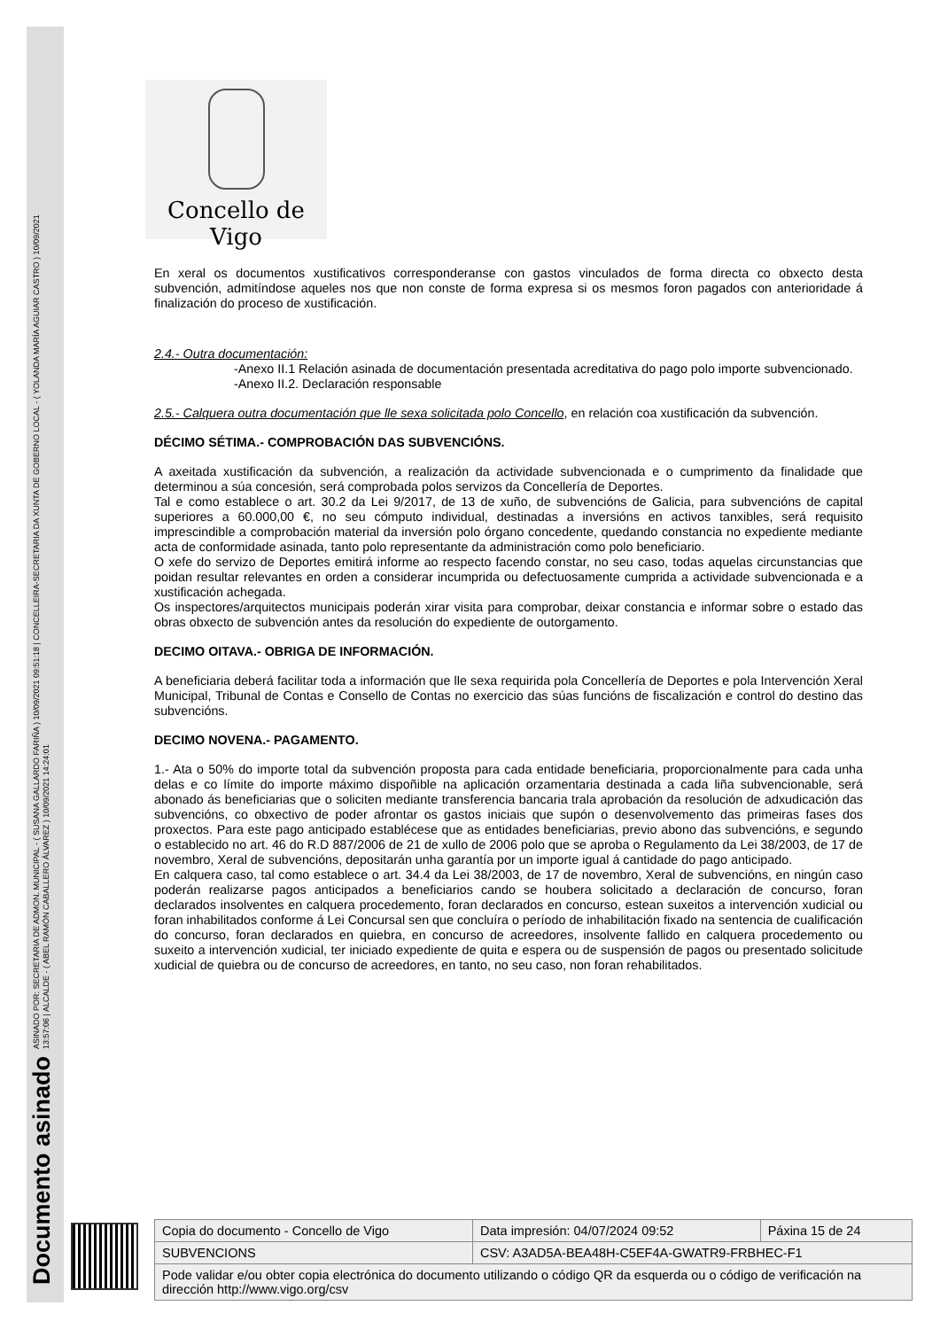Documento asinado ASINADO POR: SECRETARIA DE ADMON. MUNICIPAL - ( SUSANA GALLARDO FARIÑA ) 10/09/2021 09:51:18 | CONCELLEIRA-SECRETARIA DA XUNTA DE GOBERNO LOCAL - ( YOLANDA MARÍA AGUIAR CASTRO ) 10/09/2021
13:57:06 | ALCALDE - ( ABEL RAMÓN CABALLERO ÁLVAREZ ) 10/09/2021 14:24:01
Concello de Vigo
En xeral os documentos xustificativos corresponderanse con gastos vinculados de forma directa co obxecto desta subvención, admitíndose aqueles nos que non conste de forma expresa si os mesmos foron pagados con anterioridade á finalización do proceso de xustificación.
2.4.- Outra documentación:
-Anexo II.1 Relación asinada de documentación presentada acreditativa do pago polo importe subvencionado.
-Anexo II.2. Declaración responsable
2.5.- Calquera outra documentación que lle sexa solicitada polo Concello, en relación coa xustificación da subvención.
DÉCIMO SÉTIMA.- COMPROBACIÓN DAS SUBVENCIÓNS.
A axeitada xustificación da subvención, a realización da actividade subvencionada e o cumprimento da finalidade que determinou a súa concesión, será comprobada polos servizos da Concellería de Deportes.
Tal e como establece o art. 30.2 da Lei 9/2017, de 13 de xuño, de subvencións de Galicia, para subvencións de capital superiores a 60.000,00 €, no seu cómputo individual, destinadas a inversións en activos tanxibles, será requisito imprescindible a comprobación material da inversión polo órgano concedente, quedando constancia no expediente mediante acta de conformidade asinada, tanto polo representante da administración como polo beneficiario.
O xefe do servizo de Deportes emitirá informe ao respecto facendo constar, no seu caso, todas aquelas circunstancias que poidan resultar relevantes en orden a considerar incumprida ou defectuosamente cumprida a actividade subvencionada e a xustificación achegada.
Os inspectores/arquitectos municipais poderán xirar visita para comprobar, deixar constancia e informar sobre o estado das obras obxecto de subvención antes da resolución do expediente de outorgamento.
DECIMO OITAVA.- OBRIGA DE INFORMACIÓN.
A beneficiaria deberá facilitar toda a información que lle sexa requirida pola Concellería de Deportes e pola Intervención Xeral Municipal, Tribunal de Contas e Consello de Contas no exercicio das súas funcións de fiscalización e control do destino das subvencións.
DECIMO NOVENA.- PAGAMENTO.
1.- Ata o 50% do importe total da subvención proposta para cada entidade beneficiaria, proporcionalmente para cada unha delas e co límite do importe máximo dispoñible na aplicación orzamentaria destinada a cada liña subvencionable, será abonado ás beneficiarias que o soliciten mediante transferencia bancaria trala aprobación da resolución de adxudicación das subvencións, co obxectivo de poder afrontar os gastos iniciais que supón o desenvolvemento das primeiras fases dos proxectos. Para este pago anticipado establécese que as entidades beneficiarias, previo abono das subvencións, e segundo o establecido no art. 46 do R.D 887/2006 de 21 de xullo de 2006 polo que se aproba o Regulamento da Lei 38/2003, de 17 de novembro, Xeral de subvencións, depositarán unha garantía por un importe igual á cantidade do pago anticipado.
En calquera caso, tal como establece o art. 34.4 da Lei 38/2003, de 17 de novembro, Xeral de subvencións, en ningún caso poderán realizarse pagos anticipados a beneficiarios cando se houbera solicitado a declaración de concurso, foran declarados insolventes en calquera procedemento, foran declarados en concurso, estean suxeitos a intervención xudicial ou foran inhabilitados conforme á Lei Concursal sen que concluíra o período de inhabilitación fixado na sentencia de cualificación do concurso, foran declarados en quiebra, en concurso de acreedores, insolvente fallido en calquera procedemento ou suxeito a intervención xudicial, ter iniciado expediente de quita e espera ou de suspensión de pagos ou presentado solicitude xudicial de quiebra ou de concurso de acreedores, en tanto, no seu caso, non foran rehabilitados.
| Copia do documento - Concello de Vigo | Data impresión: 04/07/2024 09:52 | Páxina 15 de 24 |
| SUBVENCIONS | CSV: A3AD5A-BEA48H-C5EF4A-GWATR9-FRBHEC-F1 | |
| Pode validar e/ou obter copia electrónica do documento utilizando o código QR da esquerda ou o código de verificación na dirección http://www.vigo.org/csv | | |